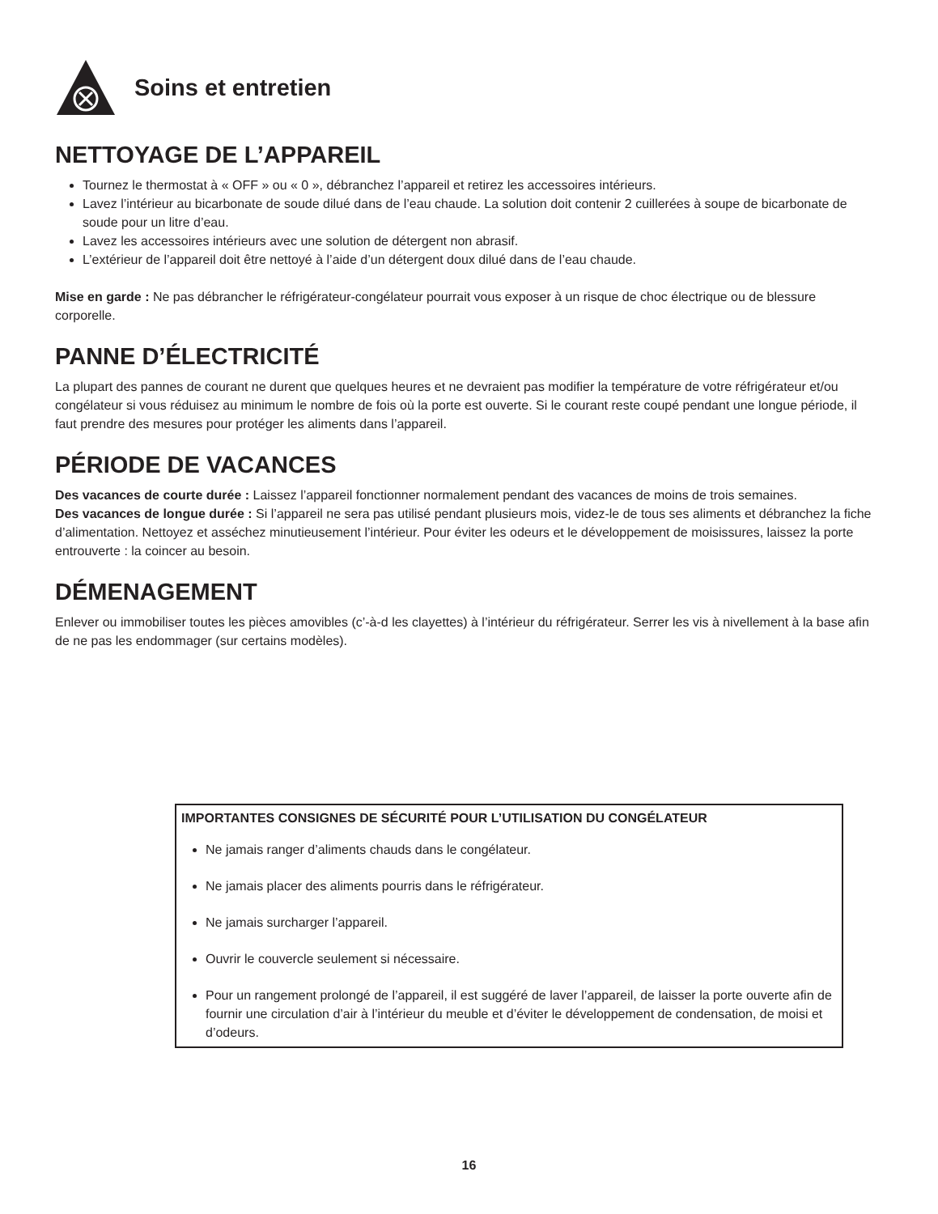Soins et entretien
NETTOYAGE DE L’APPAREIL
Tournez le thermostat à « OFF » ou « 0 », débranchez l’appareil et retirez les accessoires intérieurs.
Lavez l’intérieur au bicarbonate de soude dilué dans de l’eau chaude. La solution doit contenir 2 cuillerées à soupe de bicarbonate de soude pour un litre d’eau.
Lavez les accessoires intérieurs avec une solution de détergent non abrasif.
L’extérieur de l’appareil doit être nettoyé à l’aide d’un détergent doux dilué dans de l’eau chaude.
Mise en garde : Ne pas débrancher le réfrigérateur-congélateur pourrait vous exposer à un risque de choc électrique ou de blessure corporelle.
PANNE D’ÉLECTRICITÉ
La plupart des pannes de courant ne durent que quelques heures et ne devraient pas modifier la température de votre réfrigérateur et/ou congélateur si vous réduisez au minimum le nombre de fois où la porte est ouverte. Si le courant reste coupé pendant une longue période, il faut prendre des mesures pour protéger les aliments dans l’appareil.
PÉRIODE DE VACANCES
Des vacances de courte durée : Laissez l’appareil fonctionner normalement pendant des vacances de moins de trois semaines.
Des vacances de longue durée : Si l’appareil ne sera pas utilisé pendant plusieurs mois, videz-le de tous ses aliments et débranchez la fiche d’alimentation. Nettoyez et asséchez minutieusement l’intérieur. Pour éviter les odeurs et le développement de moisissures, laissez la porte entrouverte : la coincer au besoin.
DÉMENAGEMENT
Enlever ou immobiliser toutes les pièces amovibles (c’-à-d les clayettes) à l’intérieur du réfrigérateur. Serrer les vis à nivellement à la base afin de ne pas les endommager (sur certains modèles).
IMPORTANTES CONSIGNES DE SÉCURITÉ POUR L’UTILISATION DU CONGÉLATEUR
Ne jamais ranger d’aliments chauds dans le congélateur.
Ne jamais placer des aliments pourris dans le réfrigérateur.
Ne jamais surcharger l’appareil.
Ouvrir le couvercle seulement si nécessaire.
Pour un rangement prolongé de l’appareil, il est suggéré de laver l’appareil, de laisser la porte ouverte afin de fournir une circulation d’air à l’intérieur du meuble et d’éviter le développement de condensation, de moisi et d’odeurs.
16